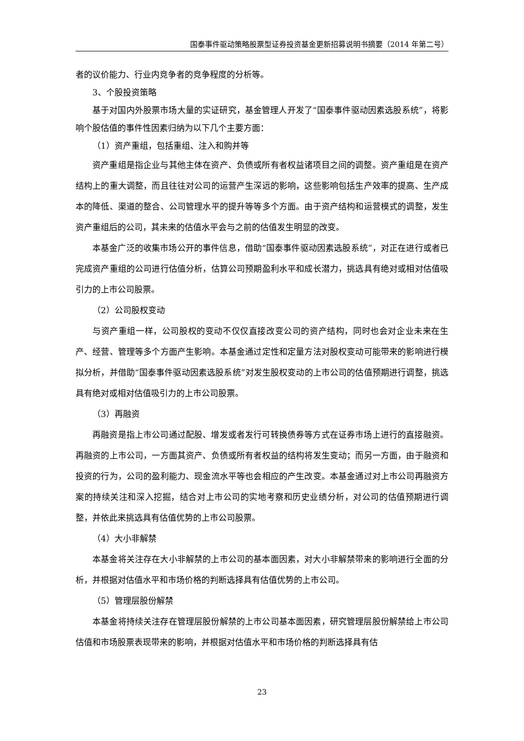国泰事件驱动策略股票型证券投资基金更新招募说明书摘要（2014 年第二号）
者的议价能力、行业内竞争者的竞争程度的分析等。
3、个股投资策略
基于对国内外股票市场大量的实证研究，基金管理人开发了“国泰事件驱动因素选股系统”，将影响个股估值的事件性因素归纳为以下几个主要方面：
（1）资产重组，包括重组、注入和购并等
资产重组是指企业与其他主体在资产、负债或所有者权益诸项目之间的调整。资产重组是在资产结构上的重大调整，而且往往对公司的运营产生深远的影响，这些影响包括生产效率的提高、生产成本的降低、渠道的整合、公司管理水平的提升等等多个方面。由于资产结构和运营模式的调整，发生资产重组后的公司，其未来的估值水平会与之前的估值发生明显的改变。
本基金广泛的收集市场公开的事件信息，借助“国泰事件驱动因素选股系统”，对正在进行或者已完成资产重组的公司进行估值分析，估算公司预期盈利水平和成长潜力，挑选具有绝对或相对估值吸引力的上市公司股票。
（2）公司股权变动
与资产重组一样，公司股权的变动不仅仅直接改变公司的资产结构，同时也会对企业未来在生产、经营、管理等多个方面产生影响。本基金通过定性和定量方法对股权变动可能带来的影响进行模拟分析，并借助“国泰事件驱动因素选股系统”对发生股权变动的上市公司的估值预期进行调整，挑选具有绝对或相对估值吸引力的上市公司股票。
（3）再融资
再融资是指上市公司通过配股、增发或者发行可转换债券等方式在证券市场上进行的直接融资。再融资的上市公司，一方面其资产、负债或所有者权益的结构将发生变动；而另一方面，由于融资和投资的行为，公司的盈利能力、现金流水平等也会相应的产生改变。本基金通过对上市公司再融资方案的持续关注和深入挖掘，结合对上市公司的实地考察和历史业绩分析，对公司的估值预期进行调整，并依此来挑选具有估值优势的上市公司股票。
（4）大小非解禁
本基金将关注存在大小非解禁的上市公司的基本面因素，对大小非解禁带来的影响进行全面的分析，并根据对估值水平和市场价格的判断选择具有估值优势的上市公司。
（5）管理层股份解禁
本基金将持续关注存在管理层股份解禁的上市公司基本面因素，研究管理层股份解禁给上市公司估值和市场股票表现带来的影响，并根据对估值水平和市场价格的判断选择具有估
23